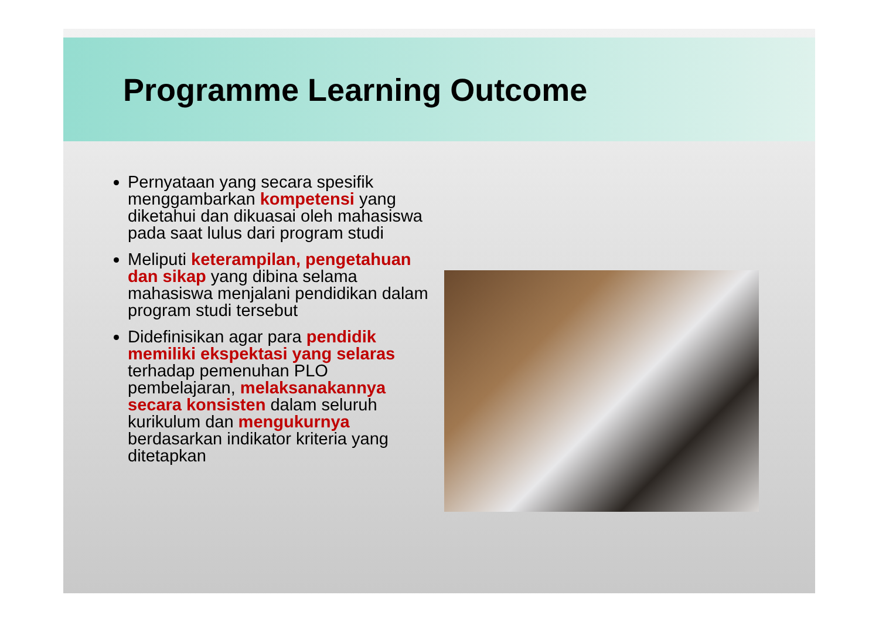Programme Learning Outcome
Pernyataan yang secara spesifik menggambarkan kompetensi yang diketahui dan dikuasai oleh mahasiswa pada saat lulus dari program studi
Meliputi keterampilan, pengetahuan dan sikap yang dibina selama mahasiswa menjalani pendidikan dalam program studi tersebut
Didefinisikan agar para pendidik memiliki ekspektasi yang selaras terhadap pemenuhan PLO pembelajaran, melaksanakannya secara konsisten dalam seluruh kurikulum dan mengukurnya berdasarkan indikator kriteria yang ditetapkan